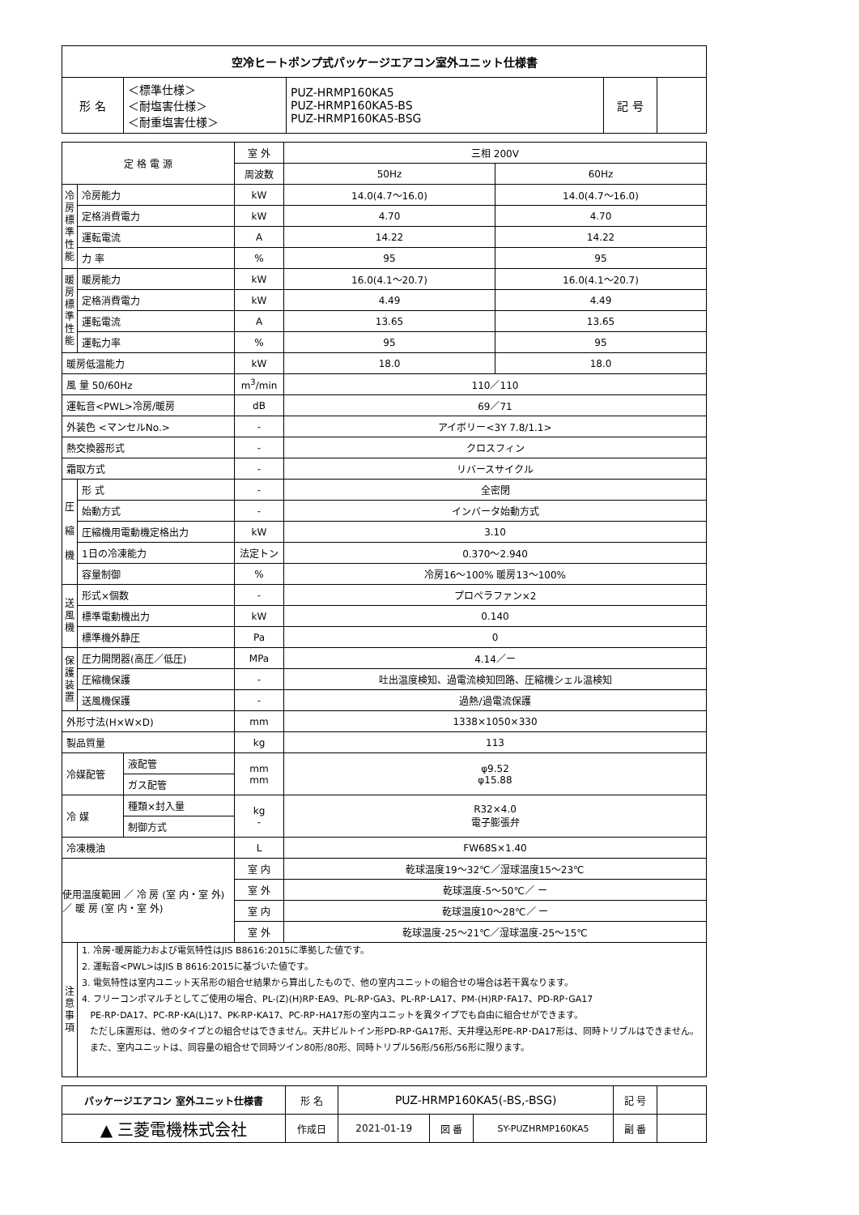| 空冷ヒートポンプ式パッケージエアコン室外ユニット仕様書 | | | | |
| 形 名 | ＜標準仕様＞ ＜耐塩害仕様＞ ＜耐重塩害仕様＞ | PUZ-HRMP160KA5 PUZ-HRMP160KA5-BS PUZ-HRMP160KA5-BSG | 記 号 | |
| 定 格 電 源 | | 室 外 | 三相 200V | |
| | | 周波数 | 50Hz | 60Hz |
| 冷 房 標 準 性 能 | 冷房能力 | kW | 14.0(4.7～16.0) | 14.0(4.7～16.0) |
| | 定格消費電力 | kW | 4.70 | 4.70 |
| | 運転電流 | A | 14.22 | 14.22 |
| | 力 率 | % | 95 | 95 |
| 暖 房 標 準 性 能 | 暖房能力 | kW | 16.0(4.1～20.7) | 16.0(4.1～20.7) |
| | 定格消費電力 | kW | 4.49 | 4.49 |
| | 運転電流 | A | 13.65 | 13.65 |
| | 運転力率 | % | 95 | 95 |
| 暖房低温能力 | | kW | 18.0 | 18.0 |
| 風 量 50/60Hz | | m<sup>3</sup>/min | 110／110 | |
| 運転音<PWL>冷房/暖房 | | dB | 69／71 | |
| 外装色 <マンセルNo.> | | - | アイボリー<3Y 7.8/1.1> | |
| 熱交換器形式 | | - | クロスフィン | |
| 霜取方式 | | - | リバースサイクル | |
| 圧 縮 機 | 形 式 | - | 全密閉 | |
| | 始動方式 | - | インバータ始動方式 | |
| | 圧縮機用電動機定格出力 | kW | 3.10 | |
| | 1日の冷凍能力 | 法定トン | 0.370～2.940 | |
| | 容量制御 | % | 冷房16～100% 暖房13～100% | |
| 送 風 機 | 形式×個数 | - | プロペラファン×2 | |
| | 標準電動機出力 | kW | 0.140 | |
| | 標準機外静圧 | Pa | 0 | |
| 保 護 装 置 | 圧力開閉器(高圧／低圧) | MPa | 4.14／ー | |
| | 圧縮機保護 | - | 吐出温度検知、過電流検知回路、圧縮機シェル温検知 | |
| | 送風機保護 | - | 過熱/過電流保護 | |
| 外形寸法(H×W×D) | | mm | 1338×1050×330 | |
| 製品質量 | | kg | 113 | |
| / 冷媒配管 / 液配管 / / / ガス配管 / | | mm mm | φ9.52 φ15.88 | |
| / 冷 媒 / 種類×封入量 / / / 制御方式 / | | kg - | R32×4.0 電子膨張弁 | |
| 冷凍機油 | | L | FW68S×1.40 | |
| 使用温度範囲 ／ 冷 房 (室 内・室 外) ／ 暖 房 (室 内・室 外) | | 室 内 | 乾球温度19～32℃／湿球温度15～23℃ | |
| | | 室 外 | 乾球温度-5～50℃／ ー | |
| | | 室 内 | 乾球温度10～28℃／ ー | |
| | | 室 外 | 乾球温度-25～21℃／湿球温度-25～15℃ | |
| 注 意 事 項 | 1. 冷房･暖房能力および電気特性はJIS B8616:2015に準拠した値です。 2. 運転音<PWL>はJIS B 8616:2015に基づいた値です。 3. 電気特性は室内ユニット天吊形の組合せ結果から算出したもので、他の室内ユニットの組合せの場合は若干異なります。 4. フリーコンポマルチとしてご使用の場合、PL-(Z)(H)RP･EA9、PL-RP･GA3、PL-RP･LA17、PM-(H)RP･FA17、PD-RP･GA17 PE-RP･DA17、PC-RP･KA(L)17、PK-RP･KA17、PC-RP･HA17形の室内ユニットを異タイプでも自由に組合せができます。 ただし床置形は、他のタイプとの組合せはできません。天井ビルトイン形PD-RP･GA17形、天井埋込形PE-RP･DA17形は、同時トリプルはできません。 また、室内ユニットは、同容量の組合せで同時ツイン80形/80形、同時トリプル56形/56形/56形に限ります。 | | | |
| パッケージエアコン 室外ユニット仕様書 | 形 名 | PUZ-HRMP160KA5(-BS,-BSG) | | | 記 号 | |
| ▲ 三菱電機株式会社 | 作成日 | 2021-01-19 | 図 番 | SY-PUZHRMP160KA5 | 副 番 | |